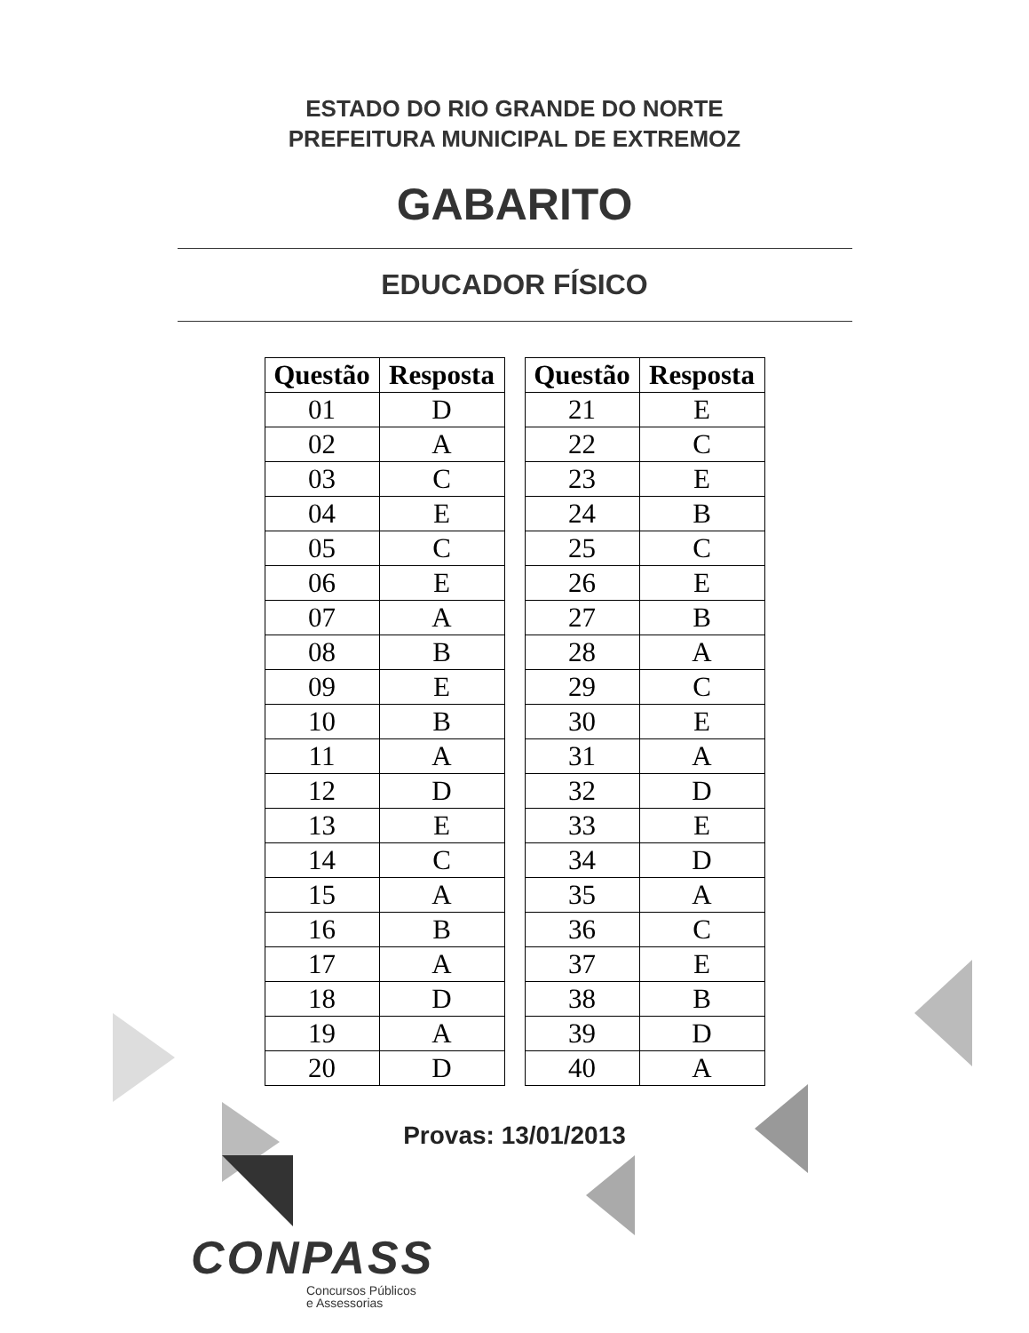ESTADO DO RIO GRANDE DO NORTE
PREFEITURA MUNICIPAL DE EXTREMOZ
GABARITO
EDUCADOR FÍSICO
| Questão | Resposta |
| --- | --- |
| 01 | D |
| 02 | A |
| 03 | C |
| 04 | E |
| 05 | C |
| 06 | E |
| 07 | A |
| 08 | B |
| 09 | E |
| 10 | B |
| 11 | A |
| 12 | D |
| 13 | E |
| 14 | C |
| 15 | A |
| 16 | B |
| 17 | A |
| 18 | D |
| 19 | A |
| 20 | D |
| Questão | Resposta |
| --- | --- |
| 21 | E |
| 22 | C |
| 23 | E |
| 24 | B |
| 25 | C |
| 26 | E |
| 27 | B |
| 28 | A |
| 29 | C |
| 30 | E |
| 31 | A |
| 32 | D |
| 33 | E |
| 34 | D |
| 35 | A |
| 36 | C |
| 37 | E |
| 38 | B |
| 39 | D |
| 40 | A |
Provas: 13/01/2013
CONPASS
Concursos Públicos
e Assessorias